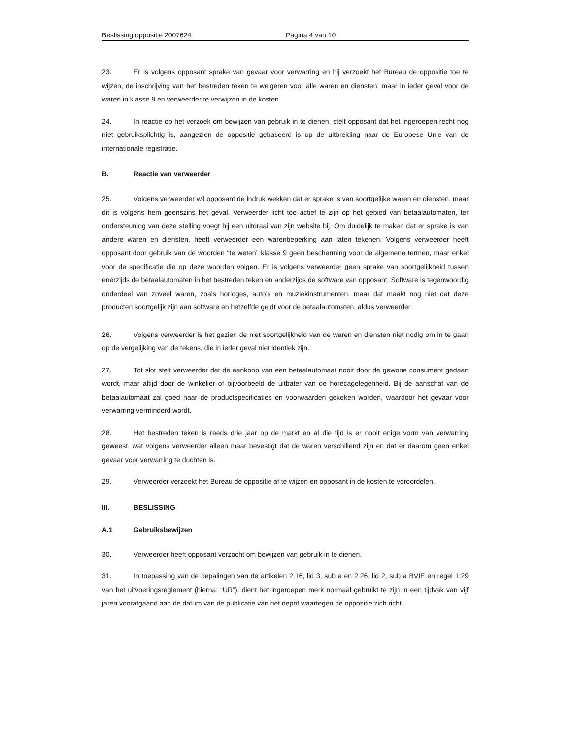Beslissing oppositie 2007624 Pagina 4 van 10
23. Er is volgens opposant sprake van gevaar voor verwarring en hij verzoekt het Bureau de oppositie toe te wijzen, de inschrijving van het bestreden teken te weigeren voor alle waren en diensten, maar in ieder geval voor de waren in klasse 9 en verweerder te verwijzen in de kosten.
24. In reactie op het verzoek om bewijzen van gebruik in te dienen, stelt opposant dat het ingeroepen recht nog niet gebruiksplichtig is, aangezien de oppositie gebaseerd is op de uitbreiding naar de Europese Unie van de internationale registratie.
B. Reactie van verweerder
25. Volgens verweerder wil opposant de indruk wekken dat er sprake is van soortgelijke waren en diensten, maar dit is volgens hem geenszins het geval. Verweerder licht toe actief te zijn op het gebied van betaalautomaten, ter ondersteuning van deze stelling voegt hij een uitdraai van zijn website bij. Om duidelijk te maken dat er sprake is van andere waren en diensten, heeft verweerder een warenbeperking aan laten tekenen. Volgens verweerder heeft opposant door gebruik van de woorden “te weten” klasse 9 geen bescherming voor de algemene termen, maar enkel voor de specificatie die op deze woorden volgen. Er is volgens verweerder geen sprake van soortgelijkheid tussen enerzijds de betaalautomaten in het bestreden teken en anderzijds de software van opposant. Software is tegenwoordig onderdeel van zoveel waren, zoals horloges, auto’s en muziekinstrumenten, maar dat maakt nog niet dat deze producten soortgelijk zijn aan software en hetzelfde geldt voor de betaalautomaten, aldus verweerder.
26. Volgens verweerder is het gezien de niet soortgelijkheid van de waren en diensten niet nodig om in te gaan op de vergelijking van de tekens, die in ieder geval niet identiek zijn.
27. Tot slot stelt verweerder dat de aankoop van een betaalautomaat nooit door de gewone consument gedaan wordt, maar altijd door de winkelier of bijvoorbeeld de uitbater van de horecagelegenheid. Bij de aanschaf van de betaalautomaat zal goed naar de productspecificaties en voorwaarden gekeken worden, waardoor het gevaar voor verwarring verminderd wordt.
28. Het bestreden teken is reeds drie jaar op de markt en al die tijd is er nooit enige vorm van verwarring geweest, wat volgens verweerder alleen maar bevestigt dat de waren verschillend zijn en dat er daarom geen enkel gevaar voor verwarring te duchten is.
29. Verweerder verzoekt het Bureau de oppositie af te wijzen en opposant in de kosten te veroordelen.
III. BESLISSING
A.1 Gebruiksbewijzen
30. Verweerder heeft opposant verzocht om bewijzen van gebruik in te dienen.
31. In toepassing van de bepalingen van de artikelen 2.16, lid 3, sub a en 2.26, lid 2, sub a BVIE en regel 1.29 van het uitvoeringsreglement (hierna: “UR”), dient het ingeroepen merk normaal gebruikt te zijn in een tijdvak van vijf jaren voorafgaand aan de datum van de publicatie van het depot waartegen de oppositie zich richt.